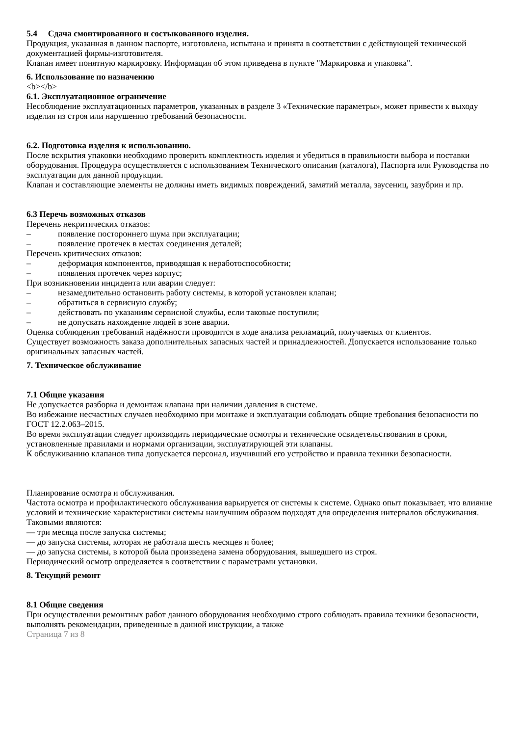5.4 Сдача смонтированного и состыкованного изделия.
Продукция, указанная в данном паспорте, изготовлена, испытана и принята в соответствии с действующей технической документацией фирмы-изготовителя.
Клапан имеет понятную маркировку. Информация об этом приведена в пункте "Маркировка и упаковка".
6. Использование по назначению
<b></b>
6.1. Эксплуатационное ограничение
Несоблюдение эксплуатационных параметров, указанных в разделе 3 «Технические параметры», может привести к выходу изделия из строя или нарушению требований безопасности.
6.2. Подготовка изделия к использованию.
После вскрытия упаковки необходимо проверить комплектность изделия и убедиться в правильности выбора и поставки оборудования. Процедура осуществляется с использованием Технического описания (каталога), Паспорта или Руководства по эксплуатации для данной продукции.
Клапан и составляющие элементы не должны иметь видимых повреждений, замятий металла, заусениц, зазубрин и пр.
6.3 Перечь возможных отказов
Перечень некритических отказов:
– появление постороннего шума при эксплуатации;
– появление протечек в местах соединения деталей;
Перечень критических отказов:
– деформация компонентов, приводящая к неработоспособности;
– появления протечек через корпус;
При возникновении инцидента или аварии следует:
– незамедлительно остановить работу системы, в которой установлен клапан;
– обратиться в сервисную службу;
– действовать по указаниям сервисной службы, если таковые поступили;
– не допускать нахождение людей в зоне аварии.
Оценка соблюдения требований надёжности проводится в ходе анализа рекламаций, получаемых от клиентов.
Существует возможность заказа дополнительных запасных частей и принадлежностей. Допускается использование только оригинальных запасных частей.
7. Техническое обслуживание
7.1 Общие указания
Не допускается разборка и демонтаж клапана при наличии давления в системе.
Во избежание несчастных случаев необходимо при монтаже и эксплуатации соблюдать общие требования безопасности по ГОСТ 12.2.063–2015.
Во время эксплуатации следует производить периодические осмотры и технические освидетельствования в сроки, установленные правилами и нормами организации, эксплуатирующей эти клапаны.
К обслуживанию клапанов типа допускается персонал, изучивший его устройство и правила техники безопасности.
Планирование осмотра и обслуживания.
Частота осмотра и профилактического обслуживания варьируется от системы к системе. Однако опыт показывает, что влияние условий и технические характеристики системы наилучшим образом подходят для определения интервалов обслуживания.
Таковыми являются:
— три месяца после запуска системы;
— до запуска системы, которая не работала шесть месяцев и более;
— до запуска системы, в которой была произведена замена оборудования, вышедшего из строя.
Периодический осмотр определяется в соответствии с параметрами установки.
8. Текущий ремонт
8.1 Общие сведения
При осуществлении ремонтных работ данного оборудования необходимо строго соблюдать правила техники безопасности, выполнять рекомендации, приведенные в данной инструкции, а также
Страница 7 из 8